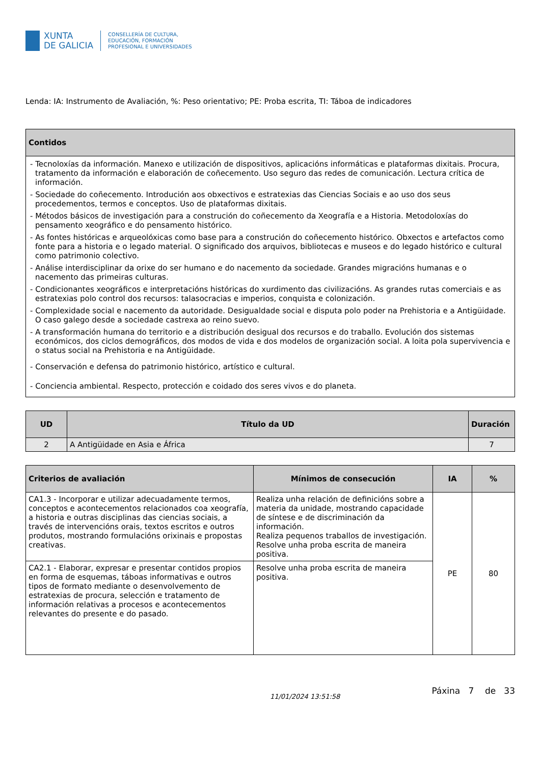XUNTA
DE GALICIA
CONSELLERÍA DE CULTURA,
EDUCACIÓN, FORMACIÓN
PROFESIONAL E UNIVERSIDADES
Lenda: IA: Instrumento de Avaliación, %: Peso orientativo; PE: Proba escrita, TI: Táboa de indicadores
| Contidos |
| --- |
| - Tecnoloxías da información. Manexo e utilización de dispositivos, aplicacións informáticas e plataformas dixitais. Procura, tratamento da información e elaboración de coñecemento. Uso seguro das redes de comunicación. Lectura crítica de información. - Sociedade do coñecemento. Introdución aos obxectivos e estratexias das Ciencias Sociais e ao uso dos seus procedementos, termos e conceptos. Uso de plataformas dixitais. - Métodos básicos de investigación para a construción do coñecemento da Xeografía e a Historia. Metodoloxías do pensamento xeográfico e do pensamento histórico. - As fontes históricas e arqueolóxicas como base para a construción do coñecemento histórico. Obxectos e artefactos como fonte para a historia e o legado material. O significado dos arquivos, bibliotecas e museos e do legado histórico e cultural como patrimonio colectivo. - Análise interdisciplinar da orixe do ser humano e do nacemento da sociedade. Grandes migracións humanas e o nacemento das primeiras culturas. - Condicionantes xeográficos e interpretacións históricas do xurdimento das civilizacións. As grandes rutas comerciais e as estratexias polo control dos recursos: talasocracias e imperios, conquista e colonización. - Complexidade social e nacemento da autoridade. Desigualdade social e disputa polo poder na Prehistoria e a Antigüidade. O caso galego desde a sociedade castrexa ao reino suevo. - A transformación humana do territorio e a distribución desigual dos recursos e do traballo. Evolución dos sistemas económicos, dos ciclos demográficos, dos modos de vida e dos modelos de organización social. A loita pola supervivencia e o status social na Prehistoria e na Antigüidade. - Conservación e defensa do patrimonio histórico, artístico e cultural. - Conciencia ambiental. Respecto, protección e coidado dos seres vivos e do planeta. |
| UD | Título da UD | Duración |
| --- | --- | --- |
| 2 | A Antigüidade en Asia e África | 7 |
| Criterios de avaliación | Mínimos de consecución | IA | % |
| --- | --- | --- | --- |
| CA1.3 - Incorporar e utilizar adecuadamente termos, conceptos e acontecementos relacionados coa xeografía, a historia e outras disciplinas das ciencias sociais, a través de intervencións orais, textos escritos e outros produtos, mostrando formulacións orixinais e propostas creativas. | Realiza unha relación de definicións sobre a materia da unidade, mostrando capacidade de síntese e de discriminación da información. Realiza pequenos traballos de investigación. Resolve unha proba escrita de maneira positiva. | PE | 80 |
| CA2.1 - Elaborar, expresar e presentar contidos propios en forma de esquemas, táboas informativas e outros tipos de formato mediante o desenvolvemento de estratexias de procura, selección e tratamento de información relativas a procesos e acontecementos relevantes do presente e do pasado. | Resolve unha proba escrita de maneira positiva. | | |
11/01/2024 13:51:58
Páxina 7 de 33